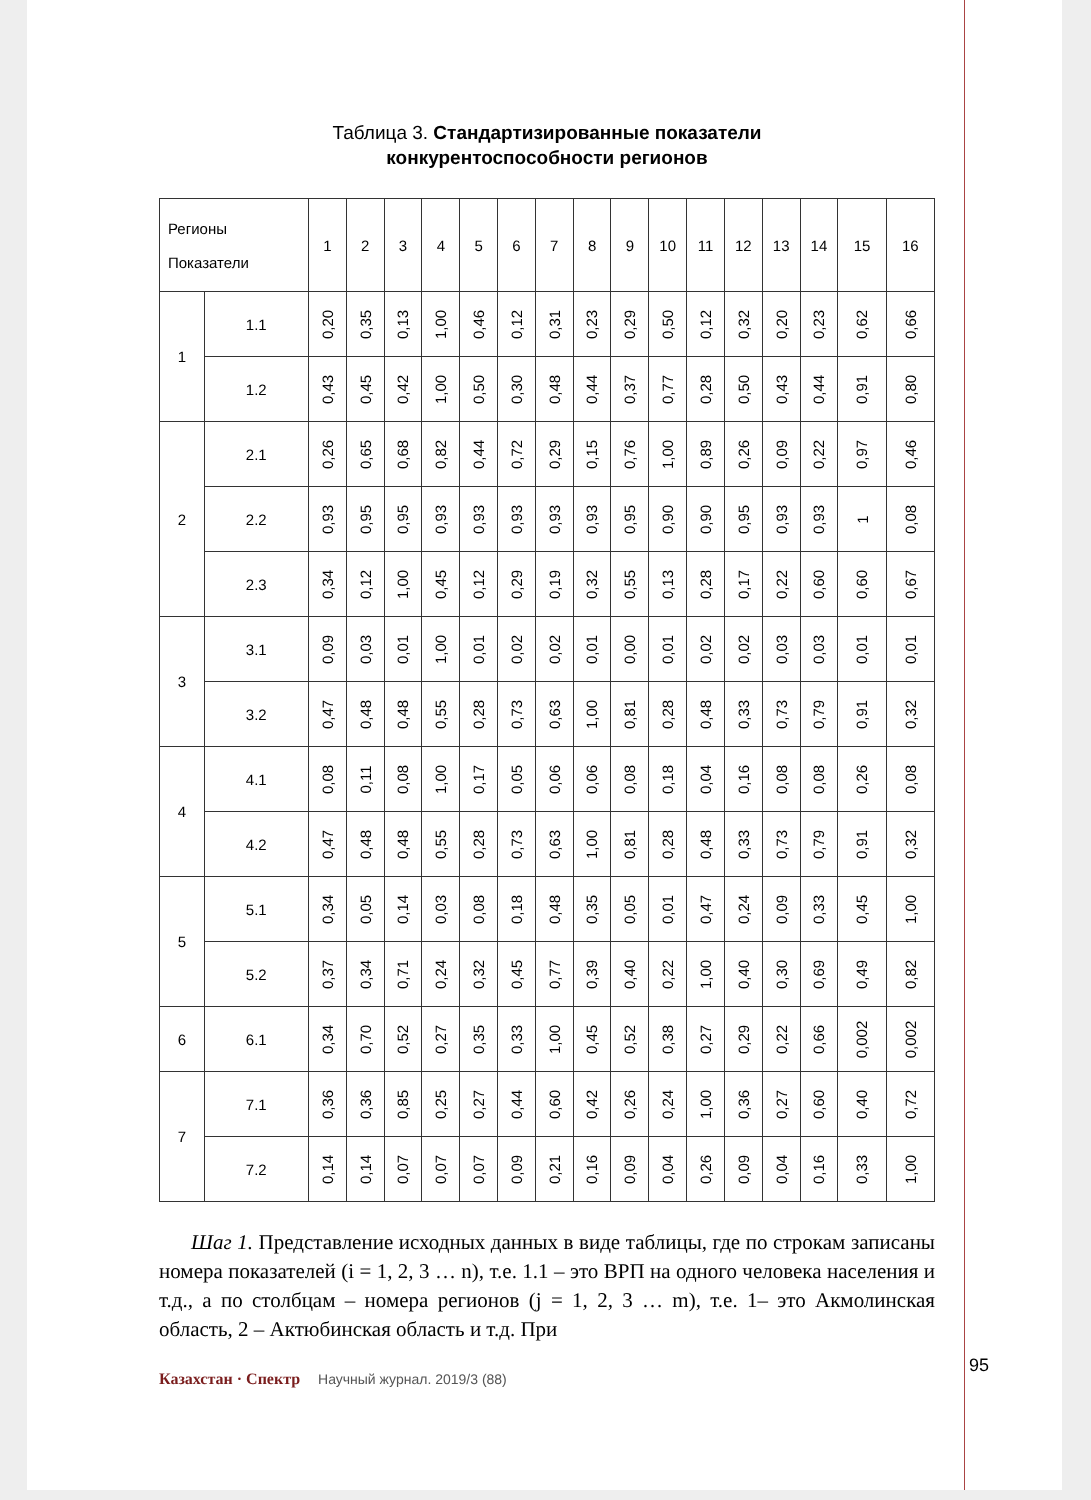Таблица 3. Стандартизированные показатели
конкурентоспособности регионов
| Регионы Показатели | | 1 | 2 | 3 | 4 | 5 | 6 | 7 | 8 | 9 | 10 | 11 | 12 | 13 | 14 | 15 | 16 |
| --- | --- | --- | --- | --- | --- | --- | --- | --- | --- | --- | --- | --- | --- | --- | --- | --- | --- |
| 1 | 1.1 | 0,20 | 0,35 | 0,13 | 1,00 | 0,46 | 0,12 | 0,31 | 0,23 | 0,29 | 0,50 | 0,12 | 0,32 | 0,20 | 0,23 | 0,62 | 0,66 |
| | 1.2 | 0,43 | 0,45 | 0,42 | 1,00 | 0,50 | 0,30 | 0,48 | 0,44 | 0,37 | 0,77 | 0,28 | 0,50 | 0,43 | 0,44 | 0,91 | 0,80 |
| 2 | 2.1 | 0,26 | 0,65 | 0,68 | 0,82 | 0,44 | 0,72 | 0,29 | 0,15 | 0,76 | 1,00 | 0,89 | 0,26 | 0,09 | 0,22 | 0,97 | 0,46 |
| | 2.2 | 0,93 | 0,95 | 0,95 | 0,93 | 0,93 | 0,93 | 0,93 | 0,93 | 0,95 | 0,90 | 0,90 | 0,95 | 0,93 | 0,93 | 1 | 0,08 |
| | 2.3 | 0,34 | 0,12 | 1,00 | 0,45 | 0,12 | 0,29 | 0,19 | 0,32 | 0,55 | 0,13 | 0,28 | 0,17 | 0,22 | 0,60 | 0,60 | 0,67 |
| 3 | 3.1 | 0,09 | 0,03 | 0,01 | 1,00 | 0,01 | 0,02 | 0,02 | 0,01 | 0,00 | 0,01 | 0,02 | 0,02 | 0,03 | 0,03 | 0,01 | 0,01 |
| | 3.2 | 0,47 | 0,48 | 0,48 | 0,55 | 0,28 | 0,73 | 0,63 | 1,00 | 0,81 | 0,28 | 0,48 | 0,33 | 0,73 | 0,79 | 0,91 | 0,32 |
| 4 | 4.1 | 0,08 | 0,11 | 0,08 | 1,00 | 0,17 | 0,05 | 0,06 | 0,06 | 0,08 | 0,18 | 0,04 | 0,16 | 0,08 | 0,08 | 0,26 | 0,08 |
| | 4.2 | 0,47 | 0,48 | 0,48 | 0,55 | 0,28 | 0,73 | 0,63 | 1,00 | 0,81 | 0,28 | 0,48 | 0,33 | 0,73 | 0,79 | 0,91 | 0,32 |
| 5 | 5.1 | 0,34 | 0,05 | 0,14 | 0,03 | 0,08 | 0,18 | 0,48 | 0,35 | 0,05 | 0,01 | 0,47 | 0,24 | 0,09 | 0,33 | 0,45 | 1,00 |
| | 5.2 | 0,37 | 0,34 | 0,71 | 0,24 | 0,32 | 0,45 | 0,77 | 0,39 | 0,40 | 0,22 | 1,00 | 0,40 | 0,30 | 0,69 | 0,49 | 0,82 |
| 6 | 6.1 | 0,34 | 0,70 | 0,52 | 0,27 | 0,35 | 0,33 | 1,00 | 0,45 | 0,52 | 0,38 | 0,27 | 0,29 | 0,22 | 0,66 | 0,002 | 0,002 |
| 7 | 7.1 | 0,36 | 0,36 | 0,85 | 0,25 | 0,27 | 0,44 | 0,60 | 0,42 | 0,26 | 0,24 | 1,00 | 0,36 | 0,27 | 0,60 | 0,40 | 0,72 |
| | 7.2 | 0,14 | 0,14 | 0,07 | 0,07 | 0,07 | 0,09 | 0,21 | 0,16 | 0,09 | 0,04 | 0,26 | 0,09 | 0,04 | 0,16 | 0,33 | 1,00 |
Шаг 1. Представление исходных данных в виде таблицы, где по строкам записаны номера показателей (i = 1, 2, 3 … n), т.е. 1.1 – это ВРП на одного человека населения и т.д., а по столбцам – номера регионов (j = 1, 2, 3 … m), т.е. 1– это Акмолинская область, 2 – Актюбинская область и т.д. При
Казахстан · Спектр Научный журнал. 2019/3 (88)
95